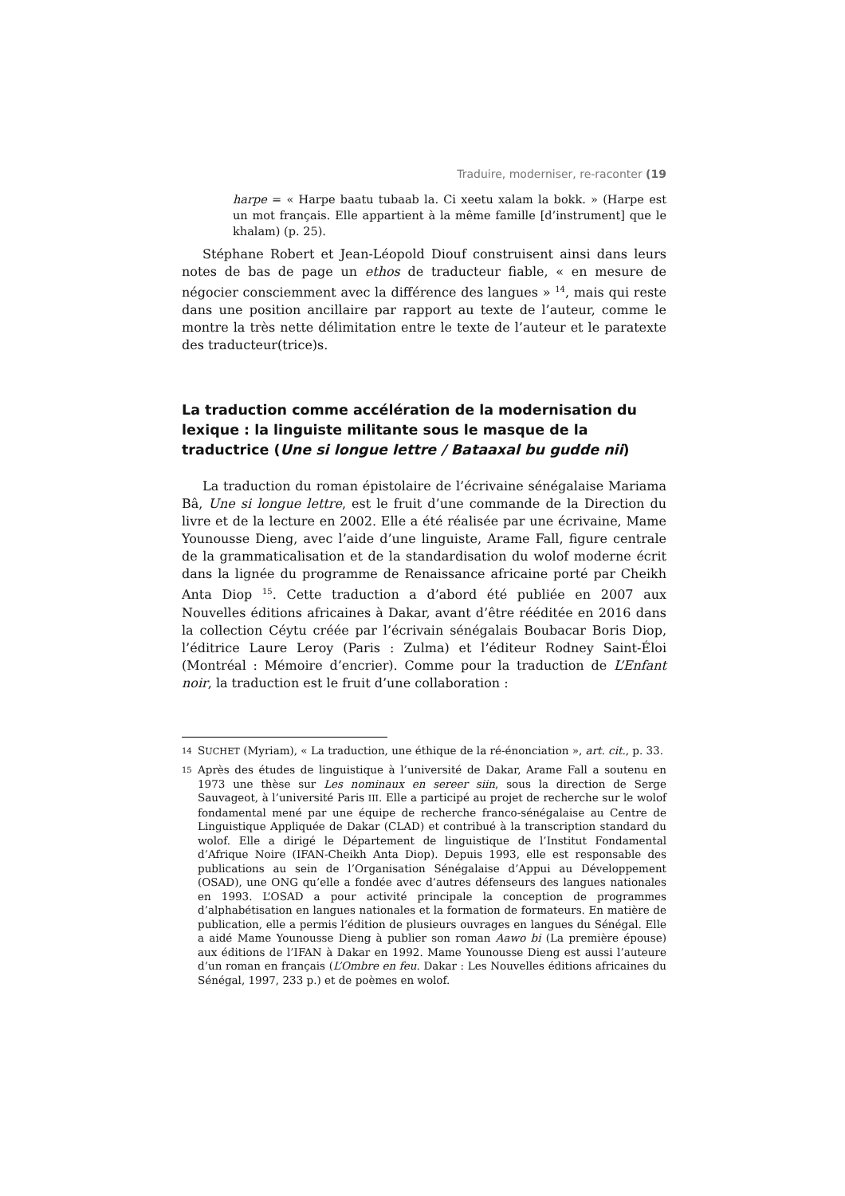Traduire, moderniser, re-raconter (19
harpe = « Harpe baatu tubaab la. Ci xeetu xalam la bokk. » (Harpe est un mot français. Elle appartient à la même famille [d’instrument] que le khalam) (p. 25).
Stéphane Robert et Jean-Léopold Diouf construisent ainsi dans leurs notes de bas de page un ethos de traducteur fiable, « en mesure de négocier consciemment avec la différence des langues » <sup>14</sup>, mais qui reste dans une position ancillaire par rapport au texte de l’auteur, comme le montre la très nette délimitation entre le texte de l’auteur et le paratexte des traducteur(trice)s.
La traduction comme accélération de la modernisation du lexique : la linguiste militante sous le masque de la traductrice (Une si longue lettre / Bataaxal bu gudde nii)
La traduction du roman épistolaire de l’écrivaine sénégalaise Mariama Bâ, Une si longue lettre, est le fruit d’une commande de la Direction du livre et de la lecture en 2002. Elle a été réalisée par une écrivaine, Mame Younousse Dieng, avec l’aide d’une linguiste, Arame Fall, figure centrale de la grammaticalisation et de la standardisation du wolof moderne écrit dans la lignée du programme de Renaissance africaine porté par Cheikh Anta Diop <sup>15</sup>. Cette traduction a d’abord été publiée en 2007 aux Nouvelles éditions africaines à Dakar, avant d’être rééditée en 2016 dans la collection Céytu créée par l’écrivain sénégalais Boubacar Boris Diop, l’éditrice Laure Leroy (Paris : Zulma) et l’éditeur Rodney Saint-Éloi (Montréal : Mémoire d’encrier). Comme pour la traduction de L’Enfant noir, la traduction est le fruit d’une collaboration :
14 SUCHET (Myriam), « La traduction, une éthique de la ré-énonciation », art. cit., p. 33.
15 Après des études de linguistique à l’université de Dakar, Arame Fall a soutenu en 1973 une thèse sur Les nominaux en sereer siin, sous la direction de Serge Sauvageot, à l’université Paris III. Elle a participé au projet de recherche sur le wolof fondamental mené par une équipe de recherche franco-sénégalaise au Centre de Linguistique Appliquée de Dakar (CLAD) et contribué à la transcription standard du wolof. Elle a dirigé le Département de linguistique de l’Institut Fondamental d’Afrique Noire (IFAN-Cheikh Anta Diop). Depuis 1993, elle est responsable des publications au sein de l’Organisation Sénégalaise d’Appui au Développement (OSAD), une ONG qu’elle a fondée avec d’autres défenseurs des langues nationales en 1993. L’OSAD a pour activité principale la conception de programmes d’alphabétisation en langues nationales et la formation de formateurs. En matière de publication, elle a permis l’édition de plusieurs ouvrages en langues du Sénégal. Elle a aidé Mame Younousse Dieng à publier son roman Aawo bi (La première épouse) aux éditions de l’IFAN à Dakar en 1992. Mame Younousse Dieng est aussi l’auteure d’un roman en français (L’Ombre en feu. Dakar : Les Nouvelles éditions africaines du Sénégal, 1997, 233 p.) et de poèmes en wolof.